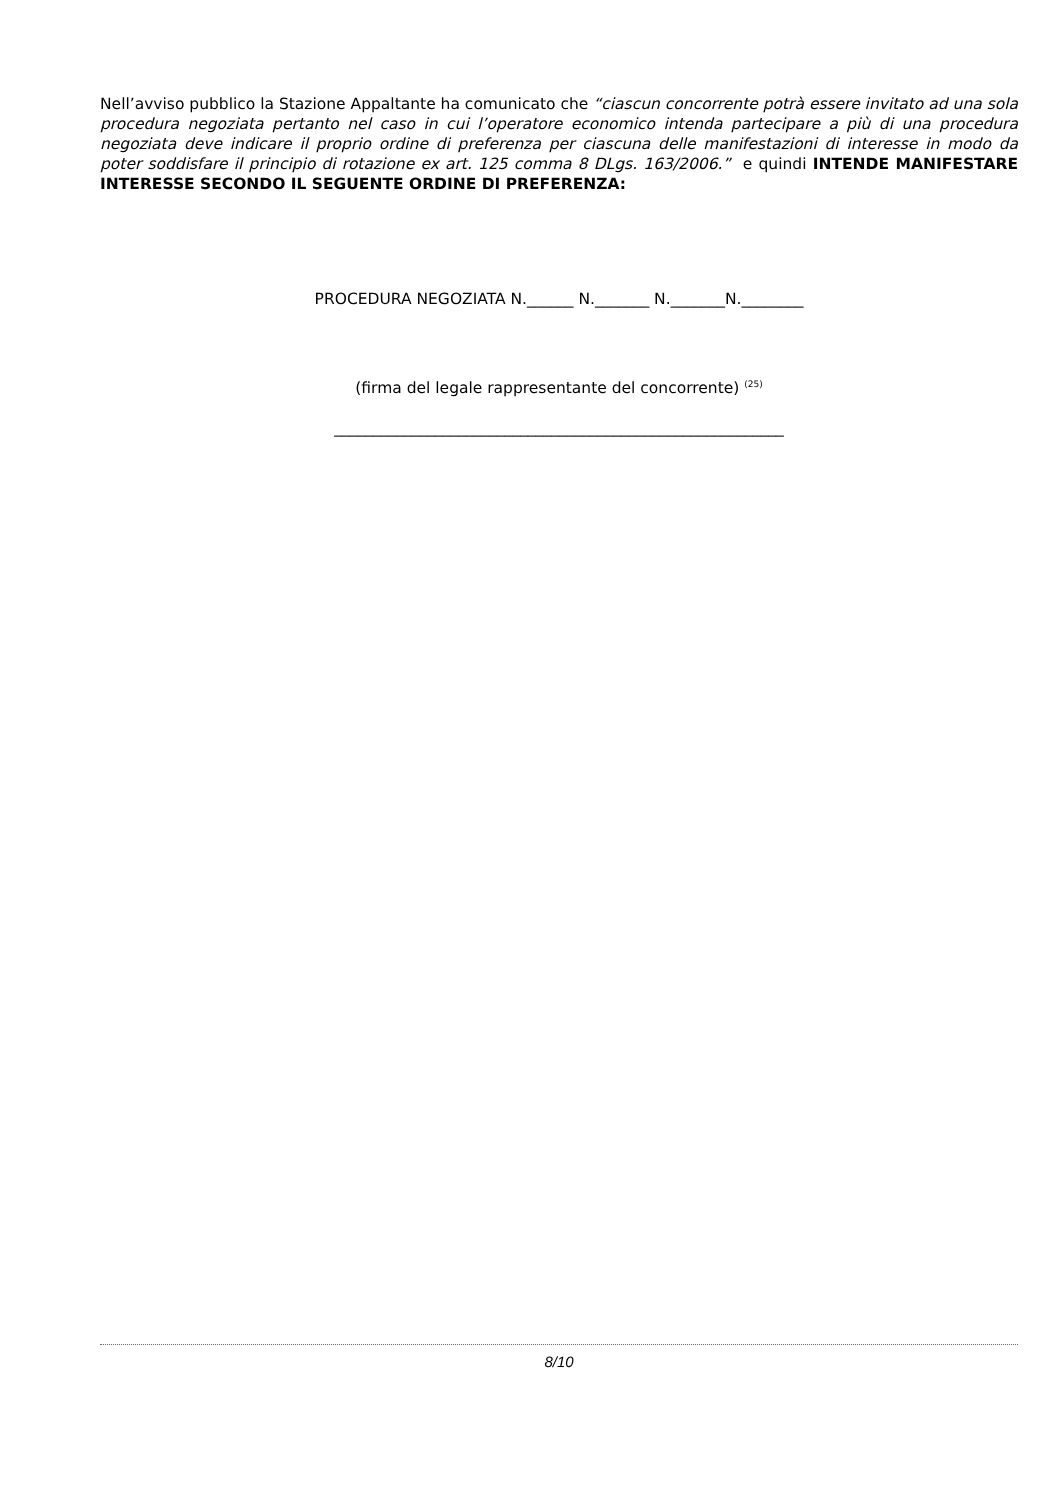Nell’avviso pubblico la Stazione Appaltante ha comunicato che “ciascun concorrente potrà essere invitato ad una sola procedura negoziata pertanto nel caso in cui l’operatore economico intenda partecipare a più di una procedura negoziata deve indicare il proprio ordine di preferenza per ciascuna delle manifestazioni di interesse in modo da poter soddisfare il principio di rotazione ex art. 125 comma 8 DLgs. 163/2006.” e quindi INTENDE MANIFESTARE INTERESSE SECONDO IL SEGUENTE ORDINE DI PREFERENZA:
PROCEDURA NEGOZIATA N.______ N._______ N._______N.________
(firma del legale rappresentante del concorrente) <sup>(25)</sup>
__________________________________________________________
8/10